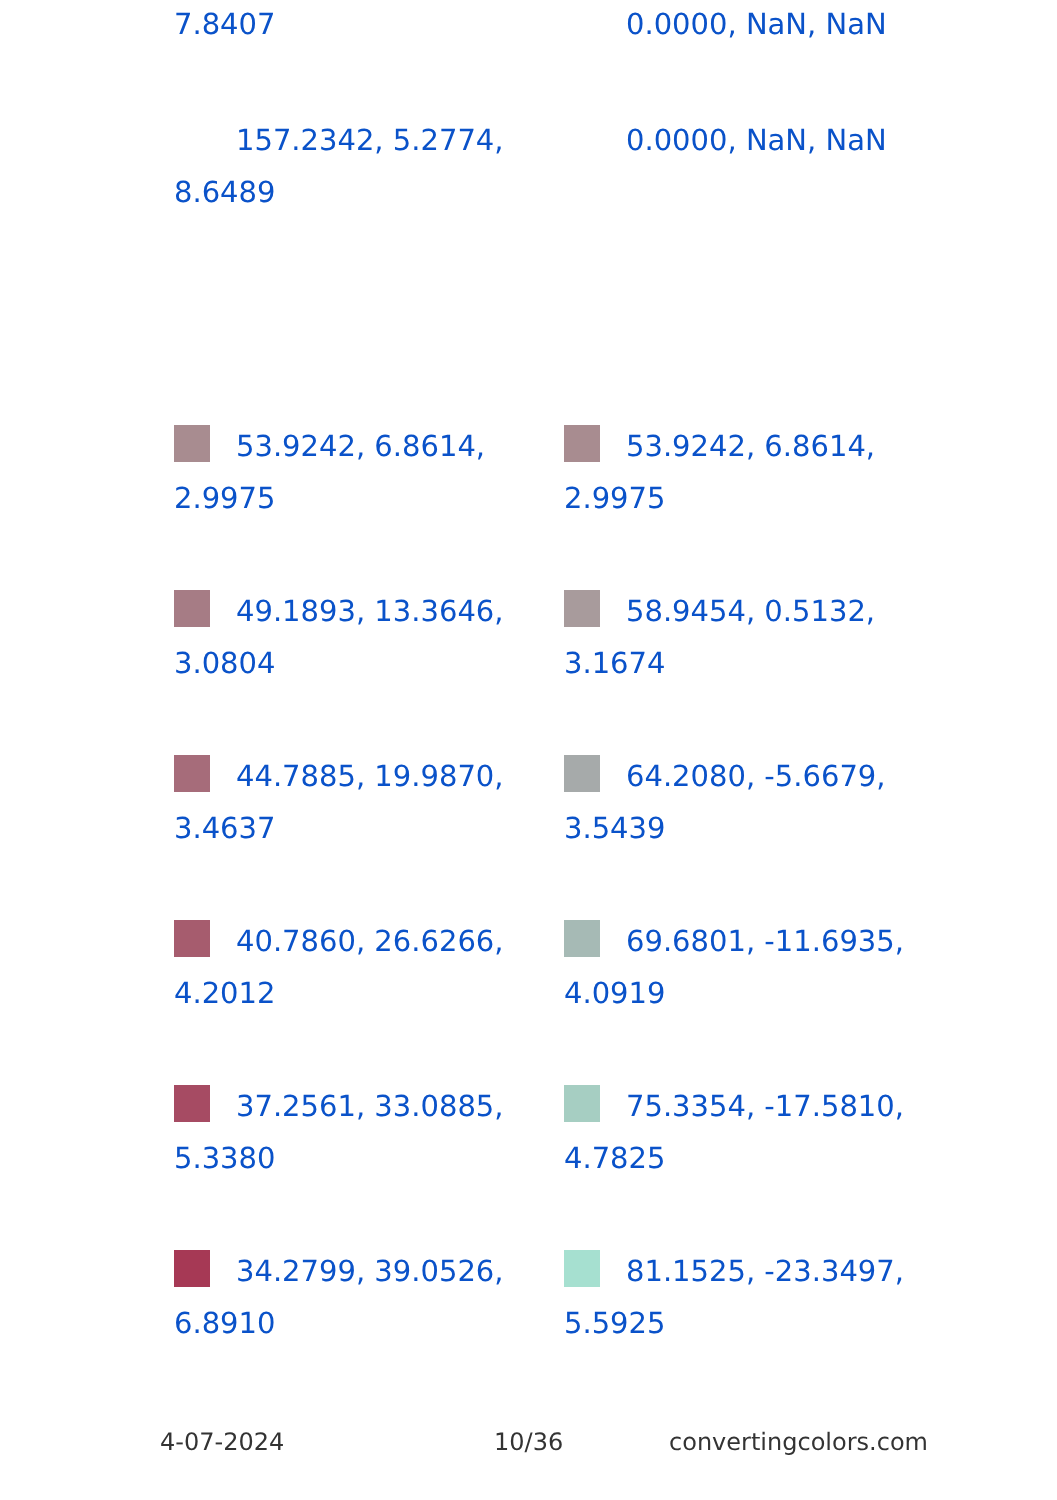7.8407 0.0000, NaN, NaN
157.2342, 5.2774, 8.6489
0.0000, NaN, NaN
53.9242, 6.8614, 2.9975
53.9242, 6.8614, 2.9975
49.1893, 13.3646, 3.0804
58.9454, 0.5132, 3.1674
44.7885, 19.9870, 3.4637
64.2080, -5.6679, 3.5439
40.7860, 26.6266, 4.2012
69.6801, -11.6935, 4.0919
37.2561, 33.0885, 5.3380
75.3354, -17.5810, 4.7825
34.2799, 39.0526, 6.8910
81.1525, -23.3497, 5.5925
4-07-2024 10/36 convertingcolors.com